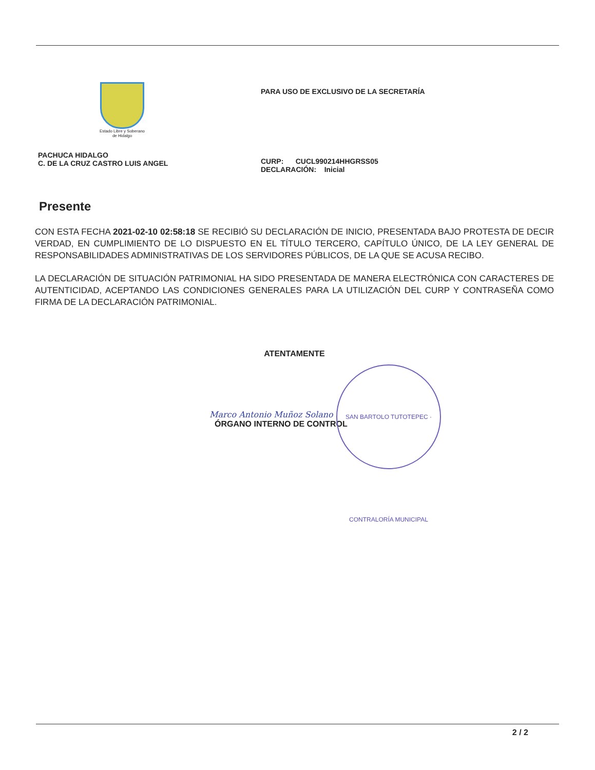Estado Libre y Soberano
de Hidalgo
PACHUCA HIDALGO
C. DE LA CRUZ CASTRO LUIS ANGEL
PARA USO DE EXCLUSIVO DE LA SECRETARÍA
CURP: CUCL990214HHGRSS05
DECLARACIÓN: Inicial
Presente
CON ESTA FECHA 2021-02-10 02:58:18 SE RECIBIÓ SU DECLARACIÓN DE INICIO, PRESENTADA BAJO PROTESTA DE DECIR VERDAD, EN CUMPLIMIENTO DE LO DISPUESTO EN EL TÍTULO TERCERO, CAPÍTULO ÚNICO, DE LA LEY GENERAL DE RESPONSABILIDADES ADMINISTRATIVAS DE LOS SERVIDORES PÚBLICOS, DE LA QUE SE ACUSA RECIBO.
LA DECLARACIÓN DE SITUACIÓN PATRIMONIAL HA SIDO PRESENTADA DE MANERA ELECTRÓNICA CON CARACTERES DE AUTENTICIDAD, ACEPTANDO LAS CONDICIONES GENERALES PARA LA UTILIZACIÓN DEL CURP Y CONTRASEÑA COMO FIRMA DE LA DECLARACIÓN PATRIMONIAL.
ATENTAMENTE
Marco Antonio Muñoz Solano
ÓRGANO INTERNO DE CONTROL
SAN BARTOLO TUTOTEPEC · CONTRALORÍA MUNICIPAL
2 / 2